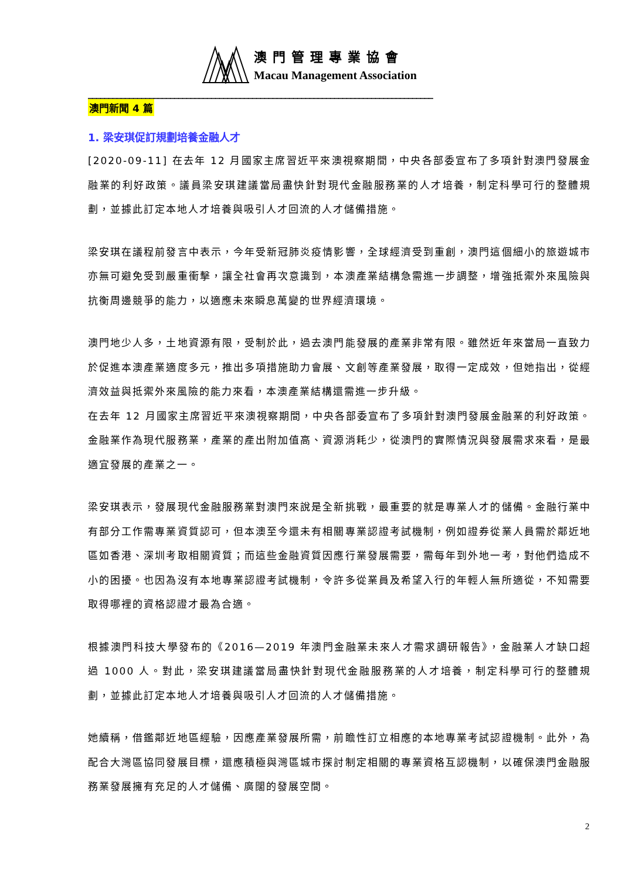澳門管理專業協會
Macau Management Association
____________________________________________________________________________________
澳門新聞 4 篇
1. 梁安琪促訂規劃培養金融人才
[2020-09-11] 在去年 12 月國家主席習近平來澳視察期間，中央各部委宣布了多項針對澳門發展金融業的利好政策。議員梁安琪建議當局盡快針對現代金融服務業的人才培養，制定科學可行的整體規劃，並據此訂定本地人才培養與吸引人才回流的人才儲備措施。
梁安琪在議程前發言中表示，今年受新冠肺炎疫情影響，全球經濟受到重創，澳門這個細小的旅遊城市亦無可避免受到嚴重衝擊，讓全社會再次意識到，本澳產業結構急需進一步調整，增強抵禦外來風險與抗衡周邊競爭的能力，以適應未來瞬息萬變的世界經濟環境。
澳門地少人多，土地資源有限，受制於此，過去澳門能發展的產業非常有限。雖然近年來當局一直致力於促進本澳產業適度多元，推出多項措施助力會展、文創等產業發展，取得一定成效，但她指出，從經濟效益與抵禦外來風險的能力來看，本澳產業結構還需進一步升級。
在去年 12 月國家主席習近平來澳視察期間，中央各部委宣布了多項針對澳門發展金融業的利好政策。金融業作為現代服務業，產業的產出附加值高、資源消耗少，從澳門的實際情況與發展需求來看，是最適宜發展的產業之一。
梁安琪表示，發展現代金融服務業對澳門來說是全新挑戰，最重要的就是專業人才的儲備。金融行業中有部分工作需專業資質認可，但本澳至今還未有相關專業認證考試機制，例如證券從業人員需於鄰近地區如香港、深圳考取相關資質；而這些金融資質因應行業發展需要，需每年到外地一考，對他們造成不小的困擾。也因為沒有本地專業認證考試機制，令許多從業員及希望入行的年輕人無所適從，不知需要取得哪裡的資格認證才最為合適。
根據澳門科技大學發布的《2016—2019 年澳門金融業未來人才需求調研報告》，金融業人才缺口超過 1000 人。對此，梁安琪建議當局盡快針對現代金融服務業的人才培養，制定科學可行的整體規劃，並據此訂定本地人才培養與吸引人才回流的人才儲備措施。
她續稱，借鑑鄰近地區經驗，因應產業發展所需，前瞻性訂立相應的本地專業考試認證機制。此外，為配合大灣區協同發展目標，還應積極與灣區城市探討制定相關的專業資格互認機制，以確保澳門金融服務業發展擁有充足的人才儲備、廣闊的發展空間。
2